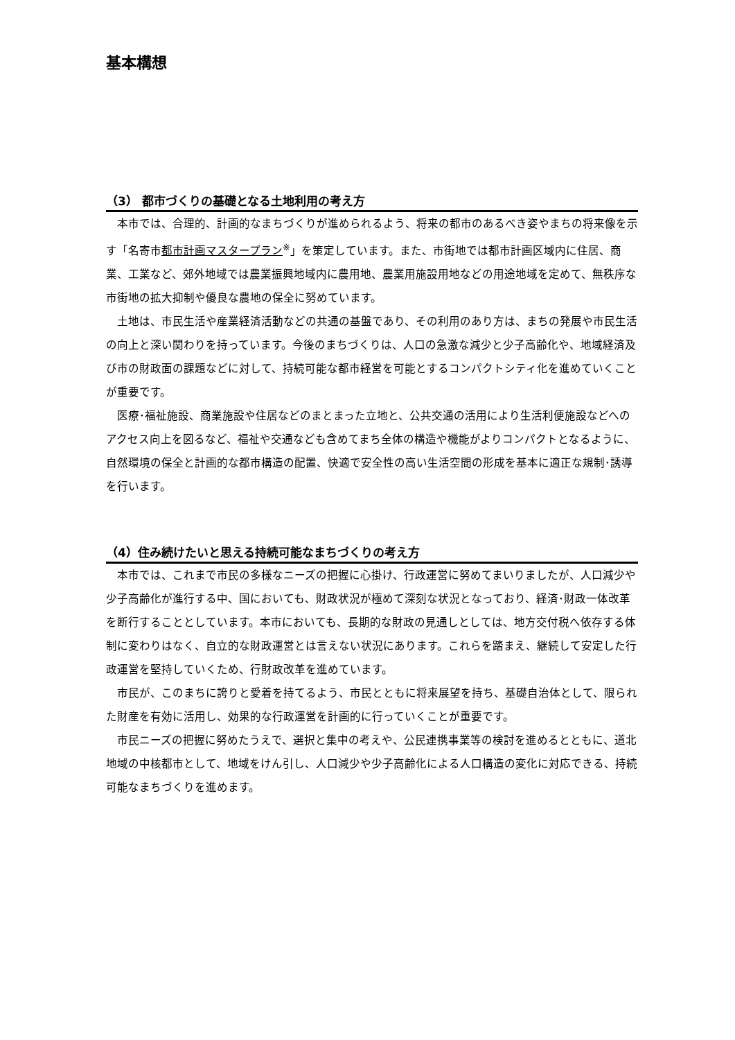基本構想
（3） 都市づくりの基礎となる土地利用の考え方
本市では、合理的、計画的なまちづくりが進められるよう、将来の都市のあるべき姿やまちの将来像を示す「名寄市都市計画マスタープラン<sup>※</sup>」を策定しています。また、市街地では都市計画区域内に住居、商業、工業など、郊外地域では農業振興地域内に農用地、農業用施設用地などの用途地域を定めて、無秩序な市街地の拡大抑制や優良な農地の保全に努めています。
土地は、市民生活や産業経済活動などの共通の基盤であり、その利用のあり方は、まちの発展や市民生活の向上と深い関わりを持っています。今後のまちづくりは、人口の急激な減少と少子高齢化や、地域経済及び市の財政面の課題などに対して、持続可能な都市経営を可能とするコンパクトシティ化を進めていくことが重要です。
医療･福祉施設、商業施設や住居などのまとまった立地と、公共交通の活用により生活利便施設などへのアクセス向上を図るなど、福祉や交通なども含めてまち全体の構造や機能がよりコンパクトとなるように、自然環境の保全と計画的な都市構造の配置、快適で安全性の高い生活空間の形成を基本に適正な規制･誘導を行います。
（4）住み続けたいと思える持続可能なまちづくりの考え方
本市では、これまで市民の多様なニーズの把握に心掛け、行政運営に努めてまいりましたが、人口減少や少子高齢化が進行する中、国においても、財政状況が極めて深刻な状況となっており、経済･財政一体改革を断行することとしています。本市においても、長期的な財政の見通しとしては、地方交付税へ依存する体制に変わりはなく、自立的な財政運営とは言えない状況にあります。これらを踏まえ、継続して安定した行政運営を堅持していくため、行財政改革を進めています。
市民が、このまちに誇りと愛着を持てるよう、市民とともに将来展望を持ち、基礎自治体として、限られた財産を有効に活用し、効果的な行政運営を計画的に行っていくことが重要です。
市民ニーズの把握に努めたうえで、選択と集中の考えや、公民連携事業等の検討を進めるとともに、道北地域の中核都市として、地域をけん引し、人口減少や少子高齢化による人口構造の変化に対応できる、持続可能なまちづくりを進めます。